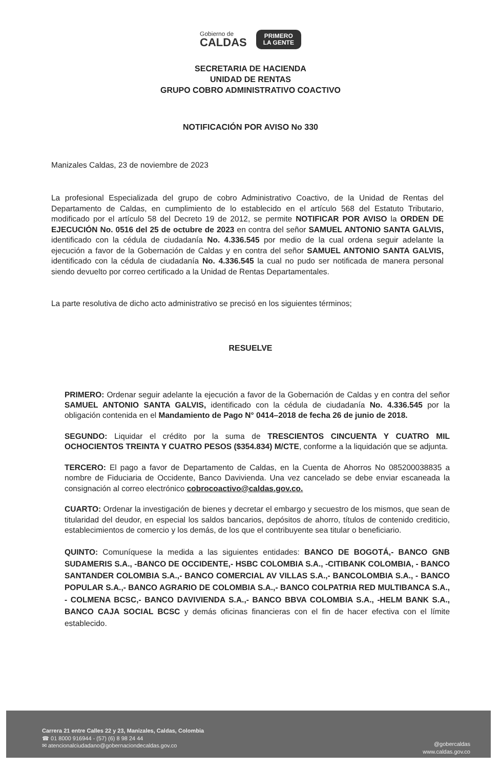Gobierno de
CALDAS
PRIMERO
LA GENTE
SECRETARIA DE HACIENDA
UNIDAD DE RENTAS
GRUPO COBRO ADMINISTRATIVO COACTIVO
NOTIFICACIÓN POR AVISO No 330
Manizales Caldas, 23 de noviembre de 2023
La profesional Especializada del grupo de cobro Administrativo Coactivo, de la Unidad de Rentas del Departamento de Caldas, en cumplimiento de lo establecido en el artículo 568 del Estatuto Tributario, modificado por el artículo 58 del Decreto 19 de 2012, se permite NOTIFICAR POR AVISO la ORDEN DE EJECUCIÓN No. 0516 del 25 de octubre de 2023 en contra del señor SAMUEL ANTONIO SANTA GALVIS, identificado con la cédula de ciudadanía No. 4.336.545 por medio de la cual ordena seguir adelante la ejecución a favor de la Gobernación de Caldas y en contra del señor SAMUEL ANTONIO SANTA GALVIS, identificado con la cédula de ciudadanía No. 4.336.545 la cual no pudo ser notificada de manera personal siendo devuelto por correo certificado a la Unidad de Rentas Departamentales.
La parte resolutiva de dicho acto administrativo se precisó en los siguientes términos;
RESUELVE
PRIMERO: Ordenar seguir adelante la ejecución a favor de la Gobernación de Caldas y en contra del señor SAMUEL ANTONIO SANTA GALVIS, identificado con la cédula de ciudadanía No. 4.336.545 por la obligación contenida en el Mandamiento de Pago N° 0414–2018 de fecha 26 de junio de 2018.
SEGUNDO: Liquidar el crédito por la suma de TRESCIENTOS CINCUENTA Y CUATRO MIL OCHOCIENTOS TREINTA Y CUATRO PESOS ($354.834) M/CTE, conforme a la liquidación que se adjunta.
TERCERO: El pago a favor de Departamento de Caldas, en la Cuenta de Ahorros No 085200038835 a nombre de Fiduciaria de Occidente, Banco Davivienda. Una vez cancelado se debe enviar escaneada la consignación al correo electrónico cobrocoactivo@caldas.gov.co.
CUARTO: Ordenar la investigación de bienes y decretar el embargo y secuestro de los mismos, que sean de titularidad del deudor, en especial los saldos bancarios, depósitos de ahorro, títulos de contenido crediticio, establecimientos de comercio y los demás, de los que el contribuyente sea titular o beneficiario.
QUINTO: Comuníquese la medida a las siguientes entidades: BANCO DE BOGOTÁ,- BANCO GNB SUDAMERIS S.A., -BANCO DE OCCIDENTE,- HSBC COLOMBIA S.A., -CITIBANK COLOMBIA, - BANCO SANTANDER COLOMBIA S.A.,- BANCO COMERCIAL AV VILLAS S.A.,- BANCOLOMBIA S.A., - BANCO POPULAR S.A.,- BANCO AGRARIO DE COLOMBIA S.A.,- BANCO COLPATRIA RED MULTIBANCA S.A., - COLMENA BCSC,- BANCO DAVIVIENDA S.A.,- BANCO BBVA COLOMBIA S.A., -HELM BANK S.A., BANCO CAJA SOCIAL BCSC y demás oficinas financieras con el fin de hacer efectiva con el límite establecido.
Carrera 21 entre Calles 22 y 23, Manizales, Caldas, Colombia
☎ 01 8000 916944 - (57) (6) 8 98 24 44
✉ atencionalciudadano@gobernaciondecaldas.gov.co
@gobercaldas
www.caldas.gov.co